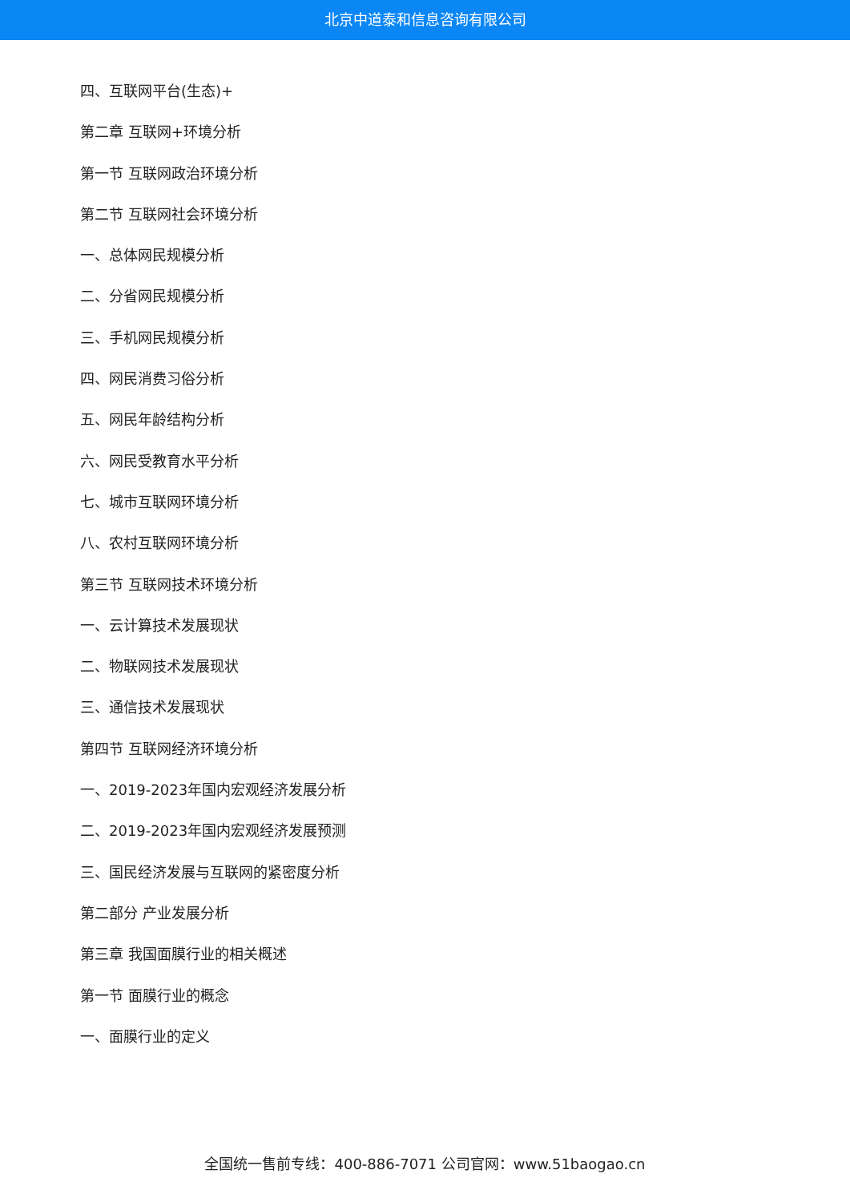北京中道泰和信息咨询有限公司
四、互联网平台(生态)+
第二章 互联网+环境分析
第一节 互联网政治环境分析
第二节 互联网社会环境分析
一、总体网民规模分析
二、分省网民规模分析
三、手机网民规模分析
四、网民消费习俗分析
五、网民年龄结构分析
六、网民受教育水平分析
七、城市互联网环境分析
八、农村互联网环境分析
第三节 互联网技术环境分析
一、云计算技术发展现状
二、物联网技术发展现状
三、通信技术发展现状
第四节 互联网经济环境分析
一、2019-2023年国内宏观经济发展分析
二、2019-2023年国内宏观经济发展预测
三、国民经济发展与互联网的紧密度分析
第二部分 产业发展分析
第三章 我国面膜行业的相关概述
第一节 面膜行业的概念
一、面膜行业的定义
全国统一售前专线：400-886-7071 公司官网：www.51baogao.cn